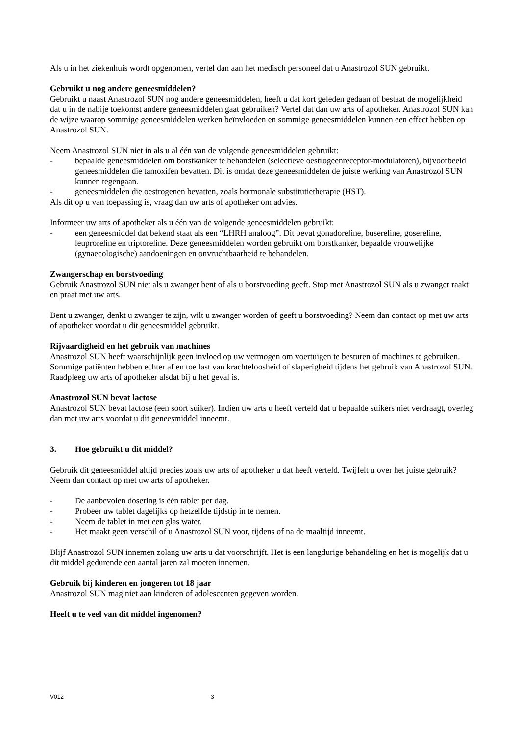Als u in het ziekenhuis wordt opgenomen, vertel dan aan het medisch personeel dat u Anastrozol SUN gebruikt.
Gebruikt u nog andere geneesmiddelen?
Gebruikt u naast Anastrozol SUN nog andere geneesmiddelen, heeft u dat kort geleden gedaan of bestaat de mogelijkheid dat u in de nabije toekomst andere geneesmiddelen gaat gebruiken? Vertel dat dan uw arts of apotheker. Anastrozol SUN kan de wijze waarop sommige geneesmiddelen werken beïnvloeden en sommige geneesmiddelen kunnen een effect hebben op Anastrozol SUN.
Neem Anastrozol SUN niet in als u al één van de volgende geneesmiddelen gebruikt:
- bepaalde geneesmiddelen om borstkanker te behandelen (selectieve oestrogeenreceptor-modulatoren), bijvoorbeeld geneesmiddelen die tamoxifen bevatten. Dit is omdat deze geneesmiddelen de juiste werking van Anastrozol SUN kunnen tegengaan.
- geneesmiddelen die oestrogenen bevatten, zoals hormonale substitutietherapie (HST).
Als dit op u van toepassing is, vraag dan uw arts of apotheker om advies.
Informeer uw arts of apotheker als u één van de volgende geneesmiddelen gebruikt:
- een geneesmiddel dat bekend staat als een “LHRH analoog”. Dit bevat gonadoreline, busereline, gosereline, leuproreline en triptoreline. Deze geneesmiddelen worden gebruikt om borstkanker, bepaalde vrouwelijke (gynaecologische) aandoeningen en onvruchtbaarheid te behandelen.
Zwangerschap en borstvoeding
Gebruik Anastrozol SUN niet als u zwanger bent of als u borstvoeding geeft. Stop met Anastrozol SUN als u zwanger raakt en praat met uw arts.
Bent u zwanger, denkt u zwanger te zijn, wilt u zwanger worden of geeft u borstvoeding? Neem dan contact op met uw arts of apotheker voordat u dit geneesmiddel gebruikt.
Rijvaardigheid en het gebruik van machines
Anastrozol SUN heeft waarschijnlijk geen invloed op uw vermogen om voertuigen te besturen of machines te gebruiken. Sommige patiënten hebben echter af en toe last van krachteloosheid of slaperigheid tijdens het gebruik van Anastrozol SUN. Raadpleeg uw arts of apotheker alsdat bij u het geval is.
Anastrozol SUN bevat lactose
Anastrozol SUN bevat lactose (een soort suiker). Indien uw arts u heeft verteld dat u bepaalde suikers niet verdraagt, overleg dan met uw arts voordat u dit geneesmiddel inneemt.
3. Hoe gebruikt u dit middel?
Gebruik dit geneesmiddel altijd precies zoals uw arts of apotheker u dat heeft verteld. Twijfelt u over het juiste gebruik? Neem dan contact op met uw arts of apotheker.
- De aanbevolen dosering is één tablet per dag.
- Probeer uw tablet dagelijks op hetzelfde tijdstip in te nemen.
- Neem de tablet in met een glas water.
- Het maakt geen verschil of u Anastrozol SUN voor, tijdens of na de maaltijd inneemt.
Blijf Anastrozol SUN innemen zolang uw arts u dat voorschrijft. Het is een langdurige behandeling en het is mogelijk dat u dit middel gedurende een aantal jaren zal moeten innemen.
Gebruik bij kinderen en jongeren tot 18 jaar
Anastrozol SUN mag niet aan kinderen of adolescenten gegeven worden.
Heeft u te veel van dit middel ingenomen?
V012 3